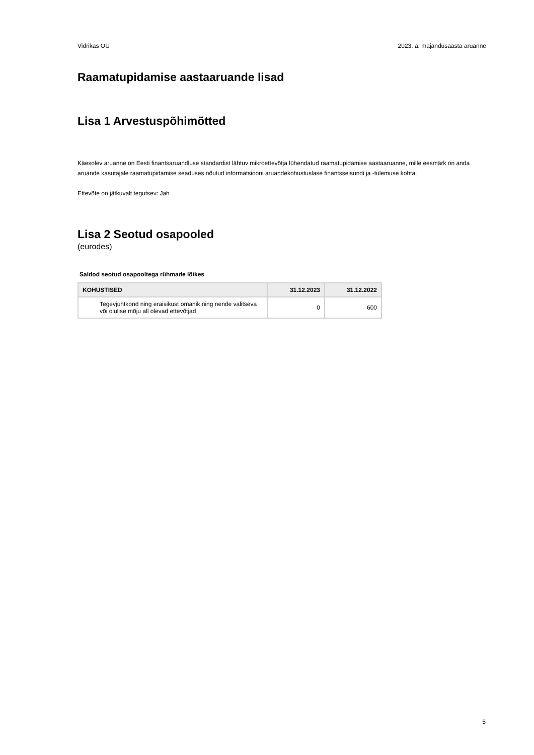Vidrikas OÜ 2023. a. majandusaasta aruanne
Raamatupidamise aastaaruande lisad
Lisa 1 Arvestuspõhimõtted
Käesolev aruanne on Eesti finantsaruandluse standardist lähtuv mikroettevõtja lühendatud raamatupidamise aastaaruanne, mille eesmärk on anda aruande kasutajale raamatupidamise seaduses nõutud informatsiooni aruandekohustuslase finantsseisundi ja -tulemuse kohta.
Ettevõte on jätkuvalt tegutsev: Jah
Lisa 2 Seotud osapooled
(eurodes)
Saldod seotud osapooltega rühmade lõikes
| KOHUSTISED | 31.12.2023 | 31.12.2022 |
| --- | --- | --- |
| Tegevjuhtkond ning eraisikust omanik ning nende valitseva või olulise mõju all olevad ettevõtjad | 0 | 600 |
5